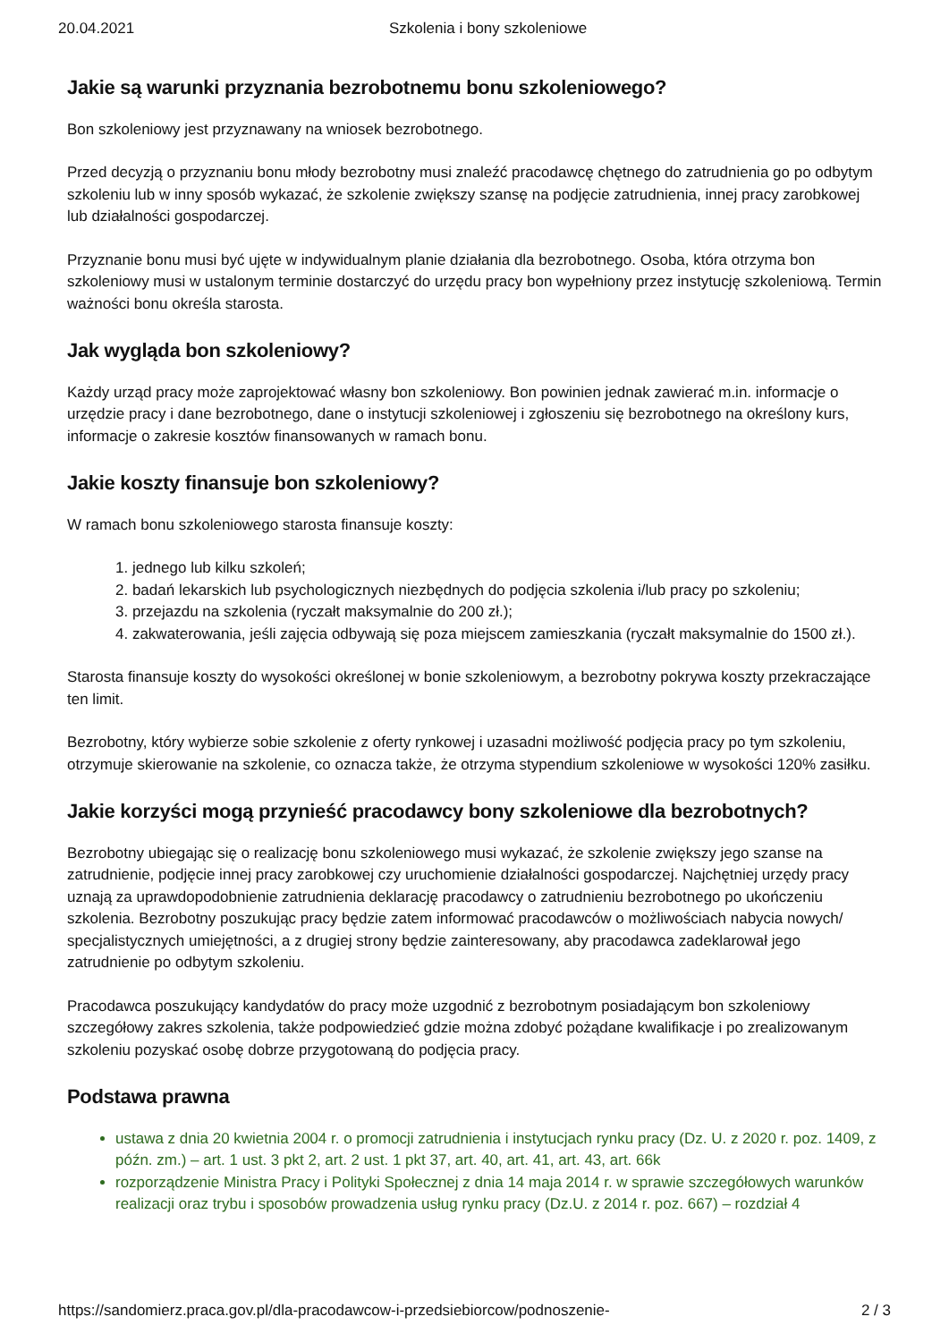20.04.2021 Szkolenia i bony szkoleniowe
Jakie są warunki przyznania bezrobotnemu bonu szkoleniowego?
Bon szkoleniowy jest przyznawany na wniosek bezrobotnego.
Przed decyzją o przyznaniu bonu młody bezrobotny musi znaleźć pracodawcę chętnego do zatrudnienia go po odbytym szkoleniu lub w inny sposób wykazać, że szkolenie zwiększy szansę na podjęcie zatrudnienia, innej pracy zarobkowej lub działalności gospodarczej.
Przyznanie bonu musi być ujęte w indywidualnym planie działania dla bezrobotnego. Osoba, która otrzyma bon szkoleniowy musi w ustalonym terminie dostarczyć do urzędu pracy bon wypełniony przez instytucję szkoleniową. Termin ważności bonu określa starosta.
Jak wygląda bon szkoleniowy?
Każdy urząd pracy może zaprojektować własny bon szkoleniowy. Bon powinien jednak zawierać m.in. informacje o urzędzie pracy i dane bezrobotnego, dane o instytucji szkoleniowej i zgłoszeniu się bezrobotnego na określony kurs, informacje o zakresie kosztów finansowanych w ramach bonu.
Jakie koszty finansuje bon szkoleniowy?
W ramach bonu szkoleniowego starosta finansuje koszty:
1. jednego lub kilku szkoleń;
2. badań lekarskich lub psychologicznych niezbędnych do podjęcia szkolenia i/lub pracy po szkoleniu;
3. przejazdu na szkolenia (ryczałt maksymalnie do 200 zł.);
4. zakwaterowania, jeśli zajęcia odbywają się poza miejscem zamieszkania (ryczałt maksymalnie do 1500 zł.).
Starosta finansuje koszty do wysokości określonej w bonie szkoleniowym, a bezrobotny pokrywa koszty przekraczające ten limit.
Bezrobotny, który wybierze sobie szkolenie z oferty rynkowej i uzasadni możliwość podjęcia pracy po tym szkoleniu, otrzymuje skierowanie na szkolenie, co oznacza także, że otrzyma stypendium szkoleniowe w wysokości 120% zasiłku.
Jakie korzyści mogą przynieść pracodawcy bony szkoleniowe dla bezrobotnych?
Bezrobotny ubiegając się o realizację bonu szkoleniowego musi wykazać, że szkolenie zwiększy jego szanse na zatrudnienie, podjęcie innej pracy zarobkowej czy uruchomienie działalności gospodarczej. Najchętniej urzędy pracy uznają za uprawdopodobnienie zatrudnienia deklarację pracodawcy o zatrudnieniu bezrobotnego po ukończeniu szkolenia. Bezrobotny poszukując pracy będzie zatem informować pracodawców o możliwościach nabycia nowych/ specjalistycznych umiejętności, a z drugiej strony będzie zainteresowany, aby pracodawca zadeklarował jego zatrudnienie po odbytym szkoleniu.
Pracodawca poszukujący kandydatów do pracy może uzgodnić z bezrobotnym posiadającym bon szkoleniowy szczegółowy zakres szkolenia, także podpowiedzieć gdzie można zdobyć pożądane kwalifikacje i po zrealizowanym szkoleniu pozyskać osobę dobrze przygotowaną do podjęcia pracy.
Podstawa prawna
ustawa z dnia 20 kwietnia 2004 r. o promocji zatrudnienia i instytucjach rynku pracy (Dz. U. z 2020 r. poz. 1409, z późn. zm.) – art. 1 ust. 3 pkt 2, art. 2 ust. 1 pkt 37, art. 40, art. 41, art. 43, art. 66k
rozporządzenie Ministra Pracy i Polityki Społecznej z dnia 14 maja 2014 r. w sprawie szczegółowych warunków realizacji oraz trybu i sposobów prowadzenia usług rynku pracy (Dz.U. z 2014 r. poz. 667) – rozdział 4
https://sandomierz.praca.gov.pl/dla-pracodawcow-i-przedsiebiorcow/podnoszenie- 2 / 3